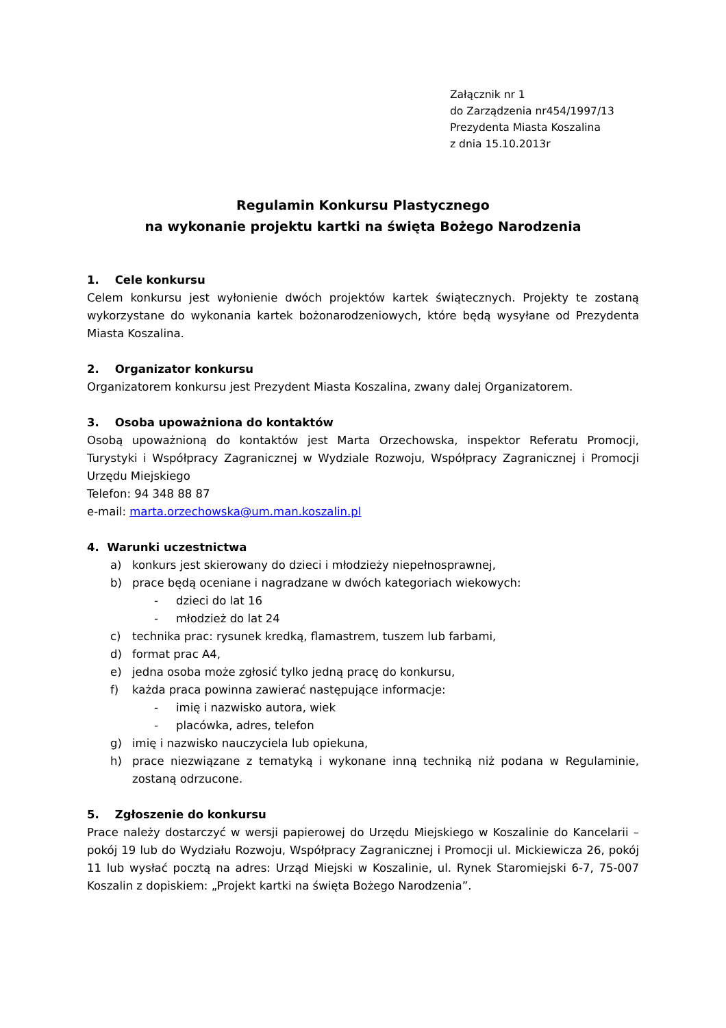Załącznik nr 1
do Zarządzenia nr454/1997/13
Prezydenta Miasta Koszalina
z dnia 15.10.2013r
Regulamin Konkursu Plastycznego
na wykonanie projektu kartki na święta Bożego Narodzenia
1. Cele konkursu
Celem konkursu jest wyłonienie dwóch projektów kartek świątecznych. Projekty te zostaną wykorzystane do wykonania kartek bożonarodzeniowych, które będą wysyłane od Prezydenta Miasta Koszalina.
2. Organizator konkursu
Organizatorem konkursu jest Prezydent Miasta Koszalina, zwany dalej Organizatorem.
3. Osoba upoważniona do kontaktów
Osobą upoważnioną do kontaktów jest Marta Orzechowska, inspektor Referatu Promocji, Turystyki i Współpracy Zagranicznej w Wydziale Rozwoju, Współpracy Zagranicznej i Promocji Urzędu Miejskiego
Telefon: 94 348 88 87
e-mail: marta.orzechowska@um.man.koszalin.pl
4. Warunki uczestnictwa
a) konkurs jest skierowany do dzieci i młodzieży niepełnosprawnej,
b) prace będą oceniane i nagradzane w dwóch kategoriach wiekowych:
- dzieci do lat 16
- młodzież do lat 24
c) technika prac: rysunek kredką, flamastrem, tuszem lub farbami,
d) format prac A4,
e) jedna osoba może zgłosić tylko jedną pracę do konkursu,
f) każda praca powinna zawierać następujące informacje:
- imię i nazwisko autora, wiek
- placówka, adres, telefon
g) imię i nazwisko nauczyciela lub opiekuna,
h) prace niezwiązane z tematyką i wykonane inną techniką niż podana w Regulaminie, zostaną odrzucone.
5. Zgłoszenie do konkursu
Prace należy dostarczyć w wersji papierowej do Urzędu Miejskiego w Koszalinie do Kancelarii – pokój 19 lub do Wydziału Rozwoju, Współpracy Zagranicznej i Promocji ul. Mickiewicza 26, pokój 11 lub wysłać pocztą na adres: Urząd Miejski w Koszalinie, ul. Rynek Staromiejski 6-7, 75-007 Koszalin z dopiskiem: „Projekt kartki na święta Bożego Narodzenia”.